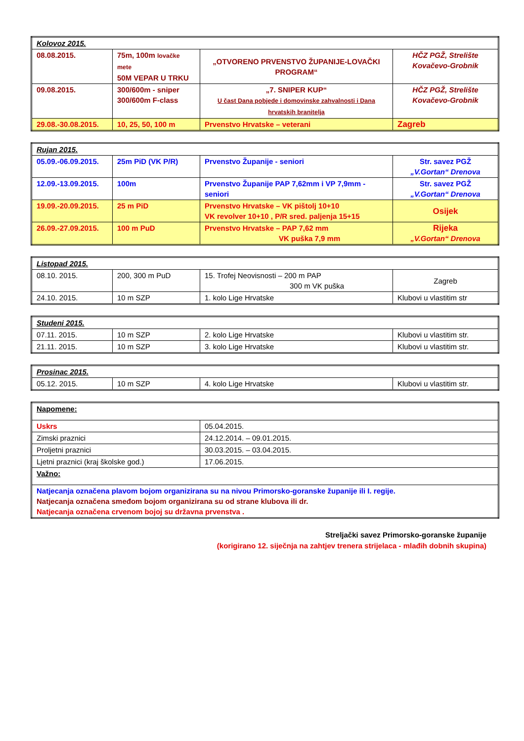| Kolovoz 2015. | | | |
| 08.08.2015. | 75m, 100m lovačke mete 50M VEPAR U TRKU | „OTVORENO PRVENSTVO ŽUPANIJE-LOVAČKI PROGRAM“ | HČZ PGŽ, Strelište Kovačevo-Grobnik |
| 09.08.2015. | 300/600m - sniper 300/600m F-class | „7. SNIPER KUP“ U čast Dana pobjede i domovinske zahvalnosti i Dana hrvatskih branitelja | HČZ PGŽ, Strelište Kovačevo-Grobnik |
| 29.08.-30.08.2015. | 10, 25, 50, 100 m | Prvenstvo Hrvatske – veterani | Zagreb |
| Rujan 2015. | | | |
| 05.09.-06.09.2015. | 25m PiD (VK P/R) | Prvenstvo Županije - seniori | Str. savez PGŽ „V.Gortan“ Drenova |
| 12.09.-13.09.2015. | 100m | Prvenstvo Županije PAP 7,62mm i VP 7,9mm - seniori | Str. savez PGŽ „V.Gortan“ Drenova |
| 19.09.-20.09.2015. | 25 m PiD | Prvenstvo Hrvatske – VK pištolj 10+10 VK revolver 10+10 , P/R sred. paljenja 15+15 | Osijek |
| 26.09.-27.09.2015. | 100 m PuD | Prvenstvo Hrvatske – PAP 7,62 mm VK puška 7,9 mm | Rijeka „V.Gortan“ Drenova |
| Listopad 2015. | | | |
| 08.10. 2015. | 200, 300 m PuD | 15. Trofej Neovisnosti – 200 m PAP 300 m VK puška | Zagreb |
| 24.10. 2015. | 10 m SZP | 1. kolo Lige Hrvatske | Klubovi u vlastitim str |
| Studeni 2015. | | | |
| 07.11. 2015. | 10 m SZP | 2. kolo Lige Hrvatske | Klubovi u vlastitim str. |
| 21.11. 2015. | 10 m SZP | 3. kolo Lige Hrvatske | Klubovi u vlastitim str. |
| Prosinac 2015. | | | |
| 05.12. 2015. | 10 m SZP | 4. kolo Lige Hrvatske | Klubovi u vlastitim str. |
| Napomene: | |
| Uskrs | 05.04.2015. |
| Zimski praznici | 24.12.2014. – 09.01.2015. |
| Proljetni praznici | 30.03.2015. – 03.04.2015. |
| Ljetni praznici (kraj školske god.) | 17.06.2015. |
| Važno: | |
| Natjecanja označena plavom bojom organizirana su na nivou Primorsko-goranske županije ili I. regije. Natjecanja označena smeđom bojom organizirana su od strane klubova ili dr. Natjecanja označena crvenom bojoj su državna prvenstva . | |
Streljački savez Primorsko-goranske županije
(korigirano 12. siječnja na zahtjev trenera strijelaca - mlađih dobnih skupina)